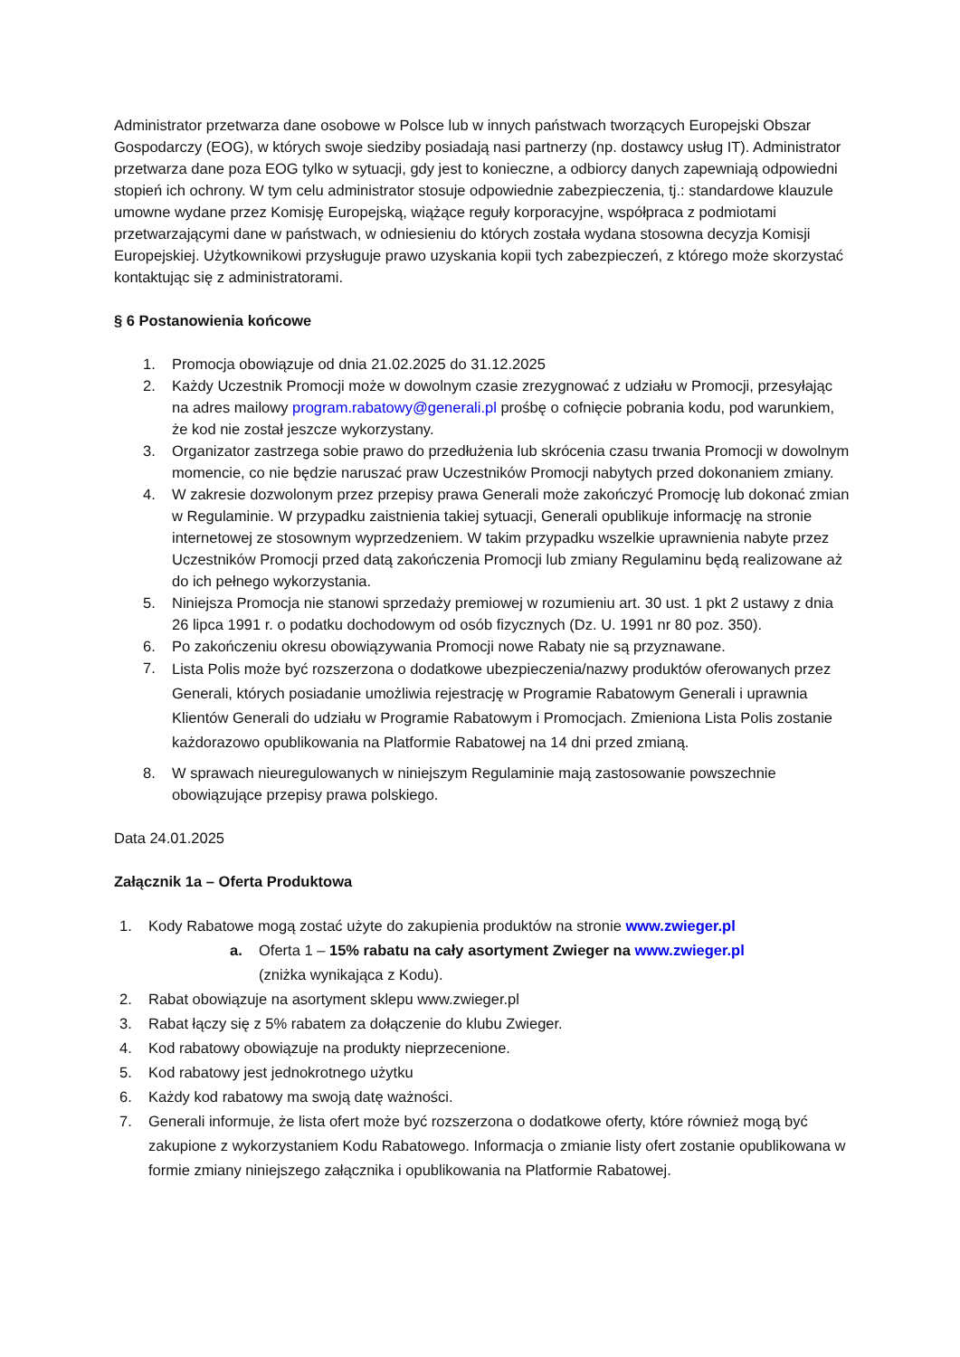Administrator przetwarza dane osobowe w Polsce lub w innych państwach tworzących Europejski Obszar Gospodarczy (EOG), w których swoje siedziby posiadają nasi partnerzy (np. dostawcy usług IT). Administrator przetwarza dane poza EOG tylko w sytuacji, gdy jest to konieczne, a odbiorcy danych zapewniają odpowiedni stopień ich ochrony. W tym celu administrator stosuje odpowiednie zabezpieczenia, tj.: standardowe klauzule umowne wydane przez Komisję Europejską, wiążące reguły korporacyjne, współpraca z podmiotami przetwarzającymi dane w państwach, w odniesieniu do których została wydana stosowna decyzja Komisji Europejskiej. Użytkownikowi przysługuje prawo uzyskania kopii tych zabezpieczeń, z którego może skorzystać kontaktując się z administratorami.
§ 6 Postanowienia końcowe
1. Promocja obowiązuje od dnia 21.02.2025 do 31.12.2025
2. Każdy Uczestnik Promocji może w dowolnym czasie zrezygnować z udziału w Promocji, przesyłając na adres mailowy program.rabatowy@generali.pl prośbę o cofnięcie pobrania kodu, pod warunkiem, że kod nie został jeszcze wykorzystany.
3. Organizator zastrzega sobie prawo do przedłużenia lub skrócenia czasu trwania Promocji w dowolnym momencie, co nie będzie naruszać praw Uczestników Promocji nabytych przed dokonaniem zmiany.
4. W zakresie dozwolonym przez przepisy prawa Generali może zakończyć Promocję lub dokonać zmian w Regulaminie. W przypadku zaistnienia takiej sytuacji, Generali opublikuje informację na stronie internetowej ze stosownym wyprzedzeniem. W takim przypadku wszelkie uprawnienia nabyte przez Uczestników Promocji przed datą zakończenia Promocji lub zmiany Regulaminu będą realizowane aż do ich pełnego wykorzystania.
5. Niniejsza Promocja nie stanowi sprzedaży premiowej w rozumieniu art. 30 ust. 1 pkt 2 ustawy z dnia 26 lipca 1991 r. o podatku dochodowym od osób fizycznych (Dz. U. 1991 nr 80 poz. 350).
6. Po zakończeniu okresu obowiązywania Promocji nowe Rabaty nie są przyznawane.
7.
Lista Polis może być rozszerzona o dodatkowe ubezpieczenia/nazwy produktów oferowanych przez Generali, których posiadanie umożliwia rejestrację w Programie Rabatowym Generali i uprawnia Klientów Generali do udziału w Programie Rabatowym i Promocjach. Zmieniona Lista Polis zostanie każdorazowo opublikowania na Platformie Rabatowej na 14 dni przed zmianą.
8. W sprawach nieuregulowanych w niniejszym Regulaminie mają zastosowanie powszechnie obowiązujące przepisy prawa polskiego.
Data 24.01.2025
Załącznik 1a – Oferta Produktowa
1. Kody Rabatowe mogą zostać użyte do zakupienia produktów na stronie www.zwieger.pl
a. Oferta 1 – 15% rabatu na cały asortyment Zwieger na www.zwieger.pl
(zniżka wynikająca z Kodu).
2. Rabat obowiązuje na asortyment sklepu www.zwieger.pl
3. Rabat łączy się z 5% rabatem za dołączenie do klubu Zwieger.
4. Kod rabatowy obowiązuje na produkty nieprzecenione.
5. Kod rabatowy jest jednokrotnego użytku
6. Każdy kod rabatowy ma swoją datę ważności.
7. Generali informuje, że lista ofert może być rozszerzona o dodatkowe oferty, które również mogą być zakupione z wykorzystaniem Kodu Rabatowego. Informacja o zmianie listy ofert zostanie opublikowana w formie zmiany niniejszego załącznika i opublikowania na Platformie Rabatowej.